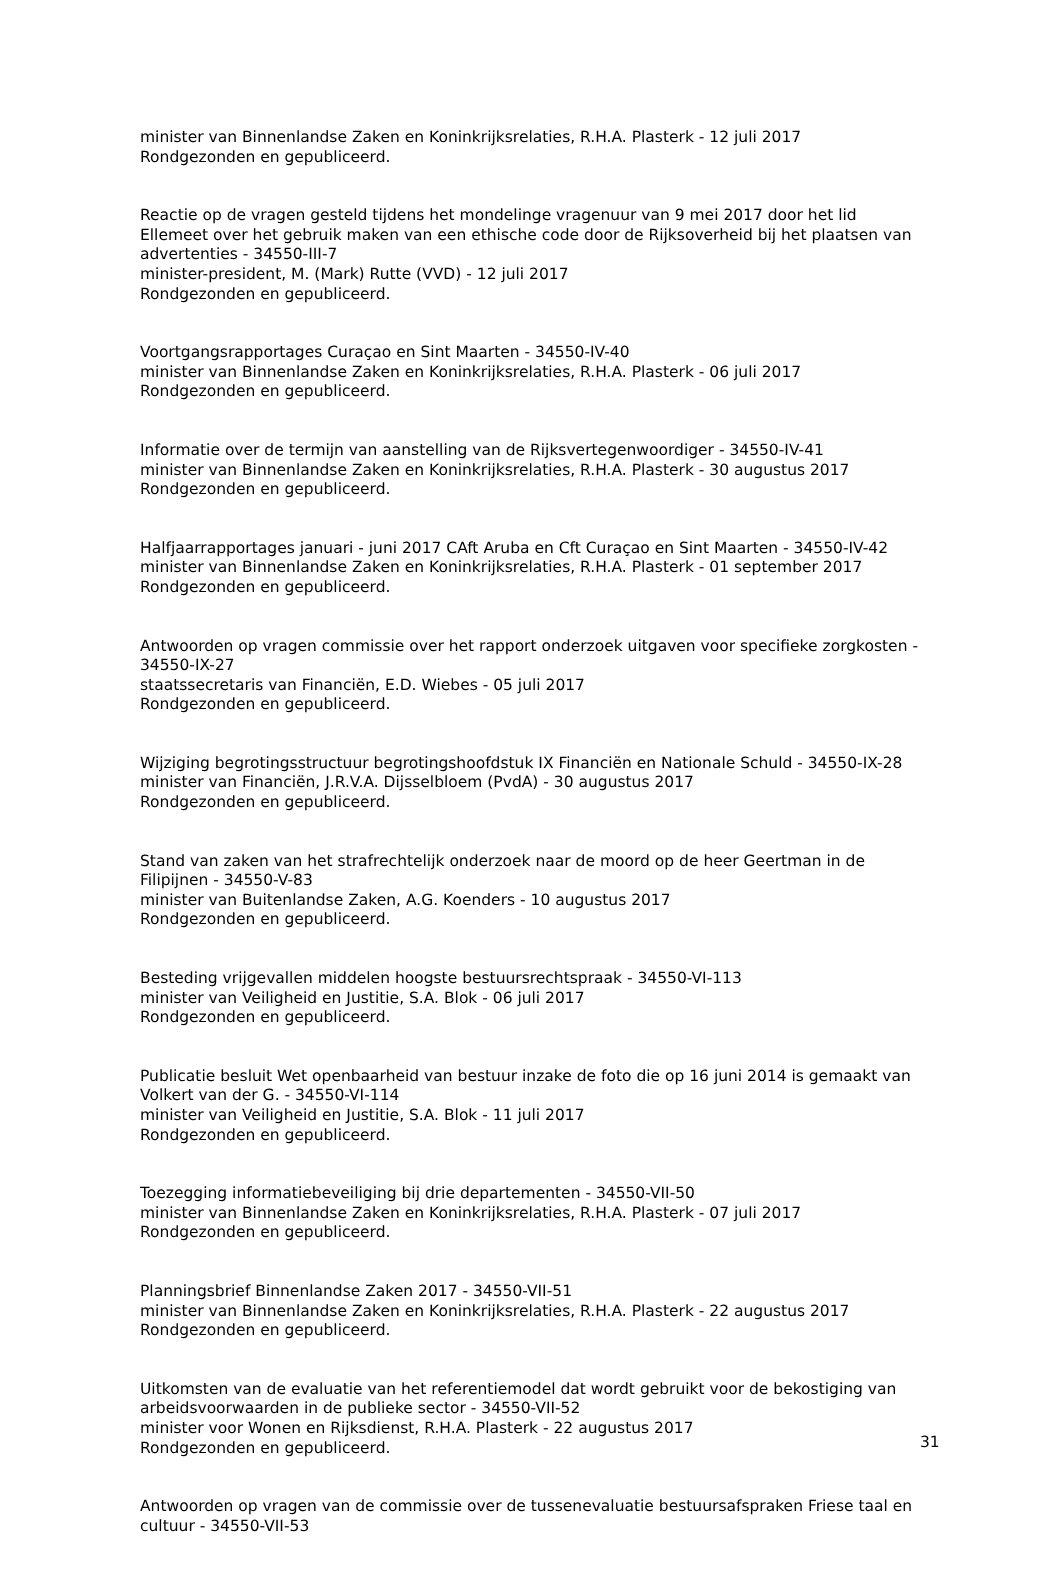minister van Binnenlandse Zaken en Koninkrijksrelaties, R.H.A. Plasterk - 12 juli 2017
Rondgezonden en gepubliceerd.
Reactie op de vragen gesteld tijdens het mondelinge vragenuur van 9 mei 2017 door het lid Ellemeet over het gebruik maken van een ethische code door de Rijksoverheid bij het plaatsen van advertenties - 34550-III-7
minister-president, M. (Mark) Rutte (VVD) - 12 juli 2017
Rondgezonden en gepubliceerd.
Voortgangsrapportages Curaçao en Sint Maarten - 34550-IV-40
minister van Binnenlandse Zaken en Koninkrijksrelaties, R.H.A. Plasterk - 06 juli 2017
Rondgezonden en gepubliceerd.
Informatie over de termijn van aanstelling van de Rijksvertegenwoordiger - 34550-IV-41
minister van Binnenlandse Zaken en Koninkrijksrelaties, R.H.A. Plasterk - 30 augustus 2017
Rondgezonden en gepubliceerd.
Halfjaarrapportages januari - juni 2017 CAft Aruba en Cft Curaçao en Sint Maarten - 34550-IV-42
minister van Binnenlandse Zaken en Koninkrijksrelaties, R.H.A. Plasterk - 01 september 2017
Rondgezonden en gepubliceerd.
Antwoorden op vragen commissie over het rapport onderzoek uitgaven voor specifieke zorgkosten - 34550-IX-27
staatssecretaris van Financiën, E.D. Wiebes - 05 juli 2017
Rondgezonden en gepubliceerd.
Wijziging begrotingsstructuur begrotingshoofdstuk IX Financiën en Nationale Schuld - 34550-IX-28
minister van Financiën, J.R.V.A. Dijsselbloem (PvdA) - 30 augustus 2017
Rondgezonden en gepubliceerd.
Stand van zaken van het strafrechtelijk onderzoek naar de moord op de heer Geertman in de Filipijnen - 34550-V-83
minister van Buitenlandse Zaken, A.G. Koenders - 10 augustus 2017
Rondgezonden en gepubliceerd.
Besteding vrijgevallen middelen hoogste bestuursrechtspraak - 34550-VI-113
minister van Veiligheid en Justitie, S.A. Blok - 06 juli 2017
Rondgezonden en gepubliceerd.
Publicatie besluit Wet openbaarheid van bestuur inzake de foto die op 16 juni 2014 is gemaakt van Volkert van der G. - 34550-VI-114
minister van Veiligheid en Justitie, S.A. Blok - 11 juli 2017
Rondgezonden en gepubliceerd.
Toezegging informatiebeveiliging bij drie departementen - 34550-VII-50
minister van Binnenlandse Zaken en Koninkrijksrelaties, R.H.A. Plasterk - 07 juli 2017
Rondgezonden en gepubliceerd.
Planningsbrief Binnenlandse Zaken 2017 - 34550-VII-51
minister van Binnenlandse Zaken en Koninkrijksrelaties, R.H.A. Plasterk - 22 augustus 2017
Rondgezonden en gepubliceerd.
Uitkomsten van de evaluatie van het referentiemodel dat wordt gebruikt voor de bekostiging van arbeidsvoorwaarden in de publieke sector - 34550-VII-52
minister voor Wonen en Rijksdienst, R.H.A. Plasterk - 22 augustus 2017
Rondgezonden en gepubliceerd.
Antwoorden op vragen van de commissie over de tussenevaluatie bestuursafspraken Friese taal en cultuur - 34550-VII-53
31